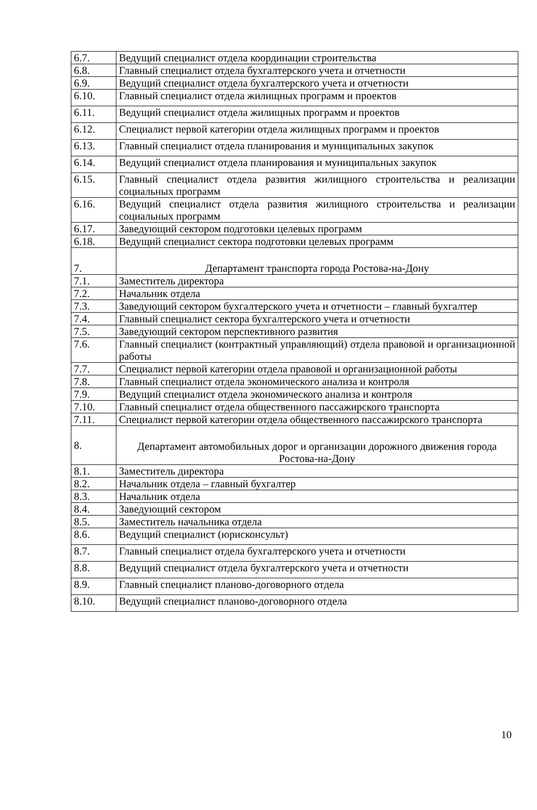| 6.7. | Ведущий специалист отдела координации строительства |
| 6.8. | Главный специалист отдела бухгалтерского учета и отчетности |
| 6.9. | Ведущий специалист отдела бухгалтерского учета и отчетности |
| 6.10. | Главный специалист отдела жилищных программ и проектов |
| 6.11. | Ведущий специалист отдела жилищных программ и проектов |
| 6.12. | Специалист первой категории отдела жилищных программ и проектов |
| 6.13. | Главный специалист отдела планирования и муниципальных закупок |
| 6.14. | Ведущий специалист отдела планирования и муниципальных закупок |
| 6.15. | Главный специалист отдела развития жилищного строительства и реализации социальных программ |
| 6.16. | Ведущий специалист отдела развития жилищного строительства и реализации социальных программ |
| 6.17. | Заведующий сектором подготовки целевых программ |
| 6.18. | Ведущий специалист сектора подготовки целевых программ |
| 7. | Департамент транспорта города Ростова-на-Дону |
| 7.1. | Заместитель директора |
| 7.2. | Начальник отдела |
| 7.3. | Заведующий сектором бухгалтерского учета и отчетности – главный бухгалтер |
| 7.4. | Главный специалист сектора бухгалтерского учета и отчетности |
| 7.5. | Заведующий сектором перспективного развития |
| 7.6. | Главный специалист (контрактный управляющий) отдела правовой и организационной работы |
| 7.7. | Специалист первой категории отдела правовой и организационной работы |
| 7.8. | Главный специалист отдела экономического анализа и контроля |
| 7.9. | Ведущий специалист отдела экономического анализа и контроля |
| 7.10. | Главный специалист отдела общественного пассажирского транспорта |
| 7.11. | Специалист первой категории отдела общественного пассажирского транспорта |
| 8. | Департамент автомобильных дорог и организации дорожного движения города Ростова-на-Дону |
| 8.1. | Заместитель директора |
| 8.2. | Начальник отдела – главный бухгалтер |
| 8.3. | Начальник отдела |
| 8.4. | Заведующий сектором |
| 8.5. | Заместитель начальника отдела |
| 8.6. | Ведущий специалист (юрисконсульт) |
| 8.7. | Главный специалист отдела бухгалтерского учета и отчетности |
| 8.8. | Ведущий специалист отдела бухгалтерского учета и отчетности |
| 8.9. | Главный специалист планово-договорного отдела |
| 8.10. | Ведущий специалист планово-договорного отдела |
10